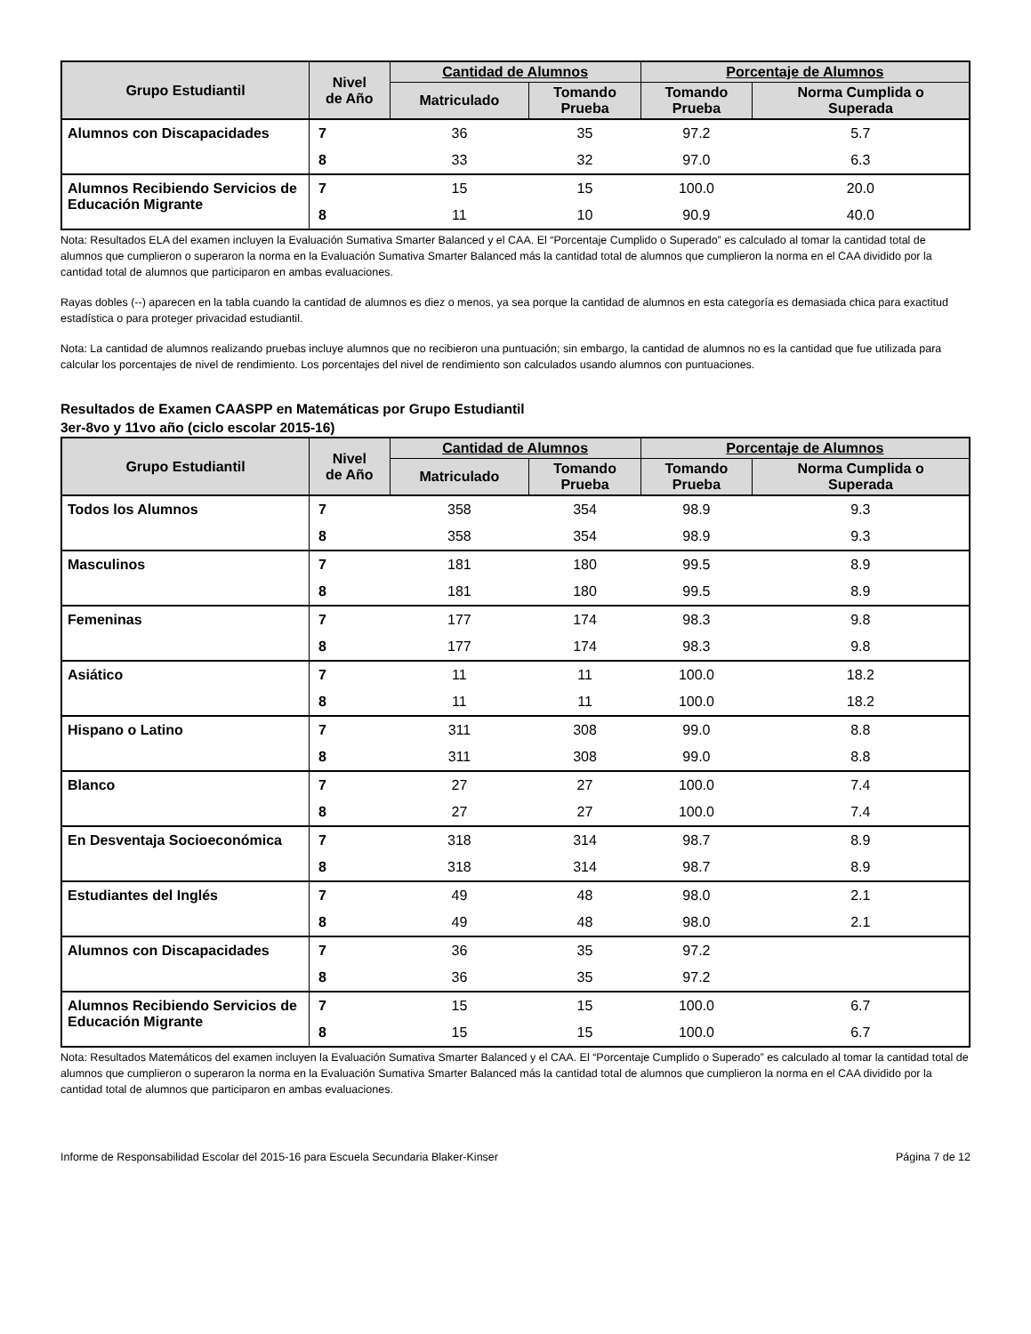| Grupo Estudiantil | Nivel de Año | Cantidad de Alumnos | | Porcentaje de Alumnos | |
| --- | --- | --- | --- | --- | --- |
| | | Matriculado | Tomando Prueba | Tomando Prueba | Norma Cumplida o Superada |
| Alumnos con Discapacidades | 7 | 36 | 35 | 97.2 | 5.7 |
| | 8 | 33 | 32 | 97.0 | 6.3 |
| Alumnos Recibiendo Servicios de Educación Migrante | 7 | 15 | 15 | 100.0 | 20.0 |
| | 8 | 11 | 10 | 90.9 | 40.0 |
Nota: Resultados ELA del examen incluyen la Evaluación Sumativa Smarter Balanced y el CAA. El “Porcentaje Cumplido o Superado” es calculado al tomar la cantidad total de alumnos que cumplieron o superaron la norma en la Evaluación Sumativa Smarter Balanced más la cantidad total de alumnos que cumplieron la norma en el CAA dividido por la cantidad total de alumnos que participaron en ambas evaluaciones.
Rayas dobles (--) aparecen en la tabla cuando la cantidad de alumnos es diez o menos, ya sea porque la cantidad de alumnos en esta categoría es demasiada chica para exactitud estadística o para proteger privacidad estudiantil.
Nota: La cantidad de alumnos realizando pruebas incluye alumnos que no recibieron una puntuación; sin embargo, la cantidad de alumnos no es la cantidad que fue utilizada para calcular los porcentajes de nivel de rendimiento. Los porcentajes del nivel de rendimiento son calculados usando alumnos con puntuaciones.
Resultados de Examen CAASPP en Matemáticas por Grupo Estudiantil
3er-8vo y 11vo año (ciclo escolar 2015-16)
| Grupo Estudiantil | Nivel de Año | Cantidad de Alumnos | | Porcentaje de Alumnos | |
| --- | --- | --- | --- | --- | --- |
| | | Matriculado | Tomando Prueba | Tomando Prueba | Norma Cumplida o Superada |
| Todos los Alumnos | 7 | 358 | 354 | 98.9 | 9.3 |
| | 8 | 358 | 354 | 98.9 | 9.3 |
| Masculinos | 7 | 181 | 180 | 99.5 | 8.9 |
| | 8 | 181 | 180 | 99.5 | 8.9 |
| Femeninas | 7 | 177 | 174 | 98.3 | 9.8 |
| | 8 | 177 | 174 | 98.3 | 9.8 |
| Asiático | 7 | 11 | 11 | 100.0 | 18.2 |
| | 8 | 11 | 11 | 100.0 | 18.2 |
| Hispano o Latino | 7 | 311 | 308 | 99.0 | 8.8 |
| | 8 | 311 | 308 | 99.0 | 8.8 |
| Blanco | 7 | 27 | 27 | 100.0 | 7.4 |
| | 8 | 27 | 27 | 100.0 | 7.4 |
| En Desventaja Socioeconómica | 7 | 318 | 314 | 98.7 | 8.9 |
| | 8 | 318 | 314 | 98.7 | 8.9 |
| Estudiantes del Inglés | 7 | 49 | 48 | 98.0 | 2.1 |
| | 8 | 49 | 48 | 98.0 | 2.1 |
| Alumnos con Discapacidades | 7 | 36 | 35 | 97.2 | |
| | 8 | 36 | 35 | 97.2 | |
| Alumnos Recibiendo Servicios de Educación Migrante | 7 | 15 | 15 | 100.0 | 6.7 |
| | 8 | 15 | 15 | 100.0 | 6.7 |
Nota: Resultados Matemáticos del examen incluyen la Evaluación Sumativa Smarter Balanced y el CAA. El “Porcentaje Cumplido o Superado” es calculado al tomar la cantidad total de alumnos que cumplieron o superaron la norma en la Evaluación Sumativa Smarter Balanced más la cantidad total de alumnos que cumplieron la norma en el CAA dividido por la cantidad total de alumnos que participaron en ambas evaluaciones.
Informe de Responsabilidad Escolar del 2015-16 para Escuela Secundaria Blaker-Kinser Página 7 de 12